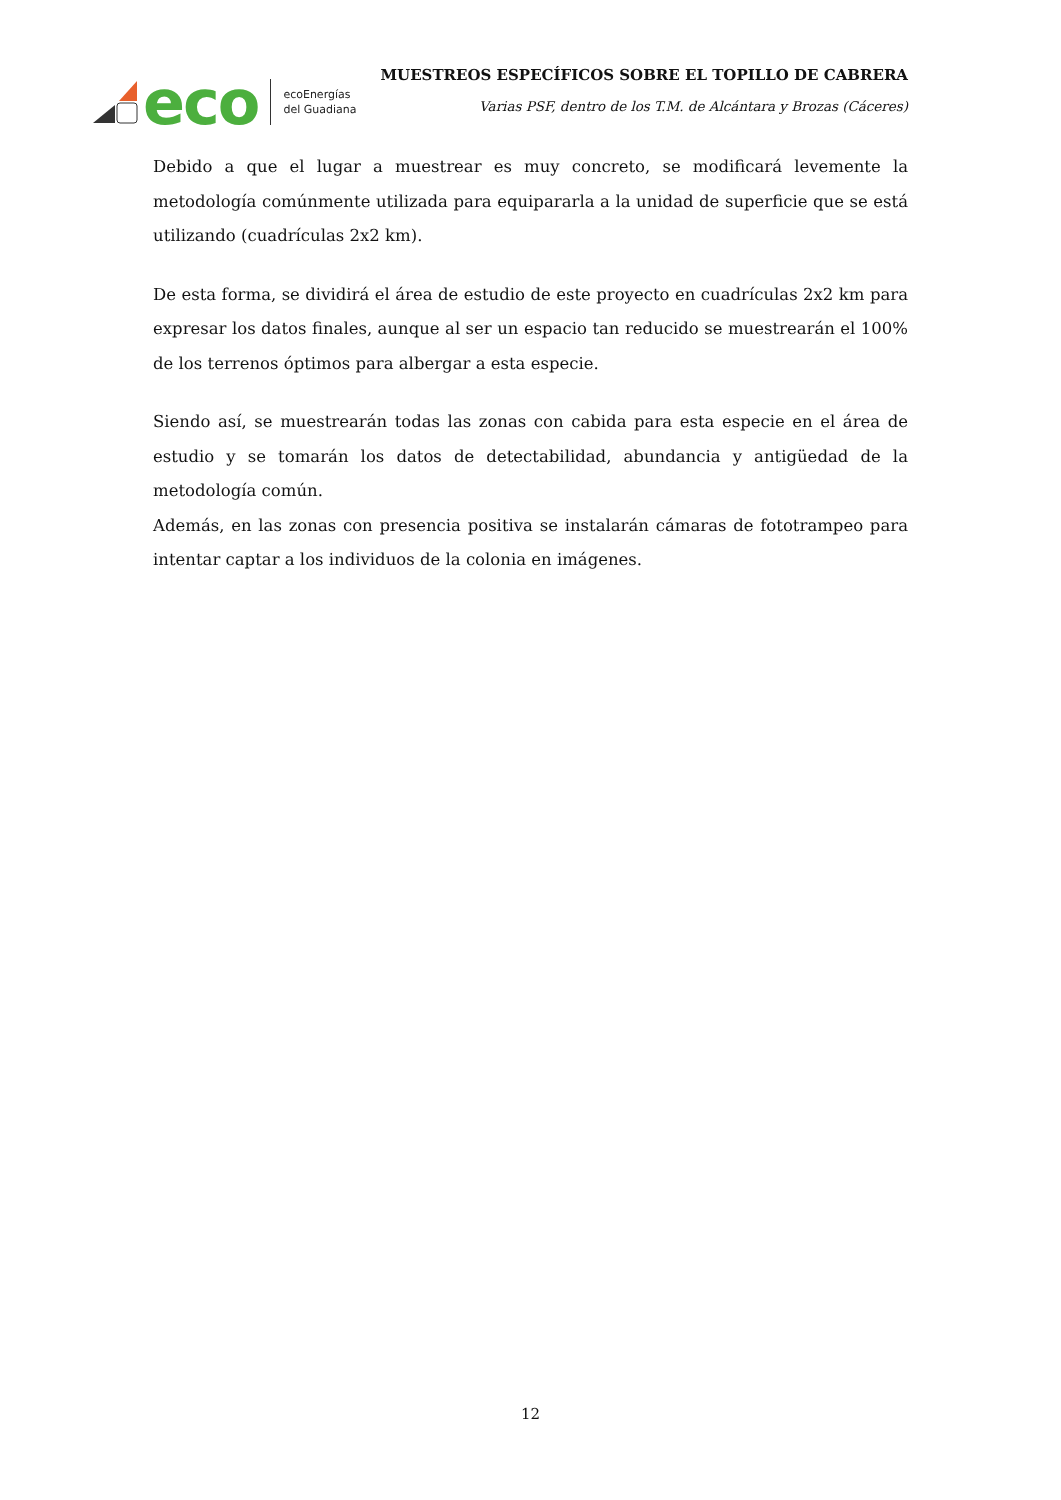eco
ecoEnergías
del Guadiana
MUESTREOS ESPECÍFICOS SOBRE EL TOPILLO DE CABRERA
Varias PSF, dentro de los T.M. de Alcántara y Brozas (Cáceres)
Debido a que el lugar a muestrear es muy concreto, se modificará levemente la metodología comúnmente utilizada para equipararla a la unidad de superficie que se está utilizando (cuadrículas 2x2 km).
De esta forma, se dividirá el área de estudio de este proyecto en cuadrículas 2x2 km para expresar los datos finales, aunque al ser un espacio tan reducido se muestrearán el 100% de los terrenos óptimos para albergar a esta especie.
Siendo así, se muestrearán todas las zonas con cabida para esta especie en el área de estudio y se tomarán los datos de detectabilidad, abundancia y antigüedad de la metodología común.
Además, en las zonas con presencia positiva se instalarán cámaras de fototrampeo para intentar captar a los individuos de la colonia en imágenes.
12